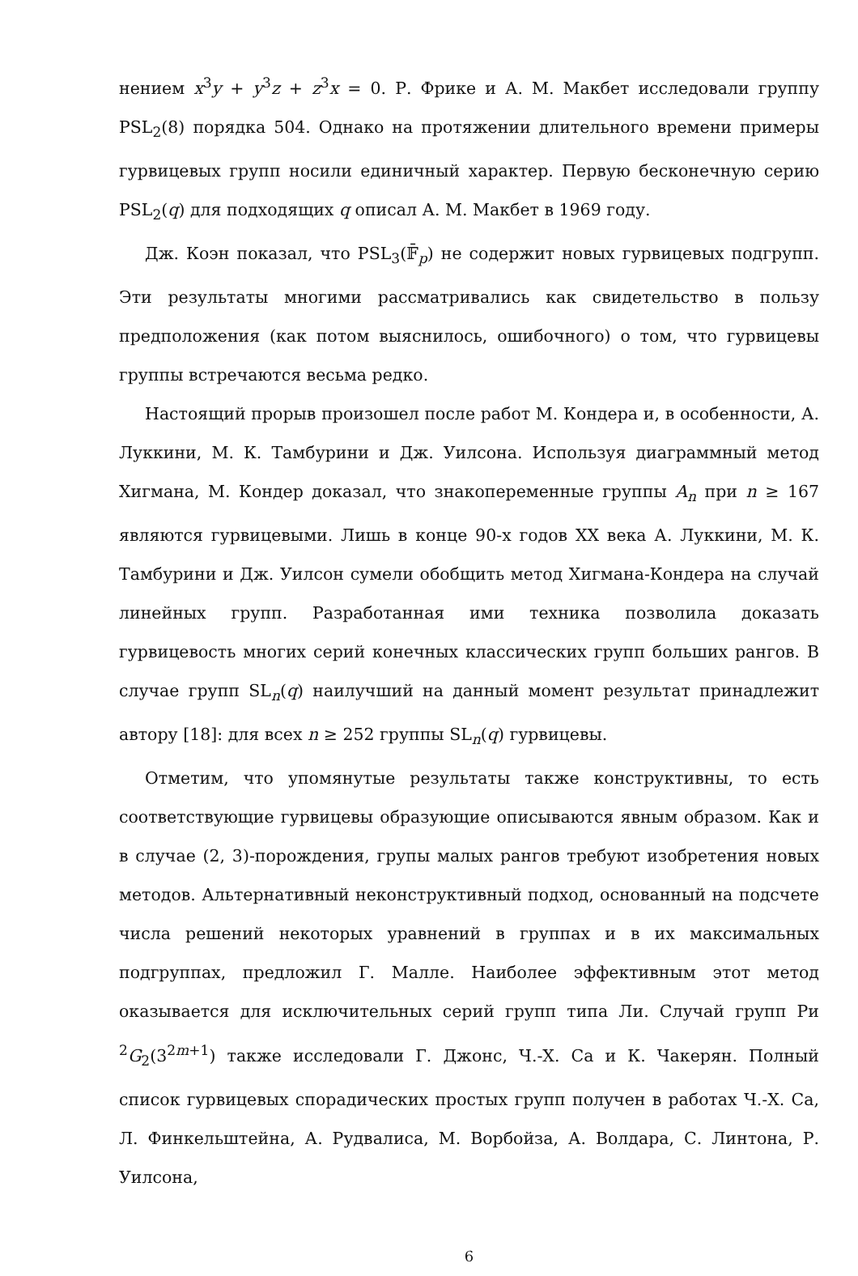нением x<sup>3</sup>y + y<sup>3</sup>z + z<sup>3</sup>x = 0. Р. Фрике и А. М. Макбет исследовали группу PSL<sub>2</sub>(8) порядка 504. Однако на протяжении длительного времени примеры гурвицевых групп носили единичный характер. Первую бесконечную серию PSL<sub>2</sub>(q) для подходящих q описал А. М. Макбет в 1969 году.
Дж. Коэн показал, что PSL<sub>3</sub>(𝔽̄<sub>p</sub>) не содержит новых гурвицевых подгрупп. Эти результаты многими рассматривались как свидетельство в пользу предположения (как потом выяснилось, ошибочного) о том, что гурвицевы группы встречаются весьма редко.
Настоящий прорыв произошел после работ М. Кондера и, в особенности, А. Луккини, М. К. Тамбурини и Дж. Уилсона. Используя диаграммный метод Хигмана, М. Кондер доказал, что знакопеременные группы A<sub>n</sub> при n ≥ 167 являются гурвицевыми. Лишь в конце 90-х годов XX века А. Луккини, М. К. Тамбурини и Дж. Уилсон сумели обобщить метод Хигмана-Кондера на случай линейных групп. Разработанная ими техника позволила доказать гурвицевость многих серий конечных классических групп больших рангов. В случае групп SL<sub>n</sub>(q) наилучший на данный момент результат принадлежит автору [18]: для всех n ≥ 252 группы SL<sub>n</sub>(q) гурвицевы.
Отметим, что упомянутые результаты также конструктивны, то есть соответствующие гурвицевы образующие описываются явным образом. Как и в случае (2, 3)-порождения, групы малых рангов требуют изобретения новых методов. Альтернативный неконструктивный подход, основанный на подсчете числа решений некоторых уравнений в группах и в их максимальных подгруппах, предложил Г. Малле. Наиболее эффективным этот метод оказывается для исключительных серий групп типа Ли. Случай групп Ри <sup>2</sup>G<sub>2</sub>(3<sup>2m+1</sup>) также исследовали Г. Джонс, Ч.-Х. Са и К. Чакерян. Полный список гурвицевых спорадических простых групп получен в работах Ч.-Х. Са, Л. Финкельштейна, А. Рудвалиса, М. Ворбойза, А. Волдара, С. Линтона, Р. Уилсона,
6